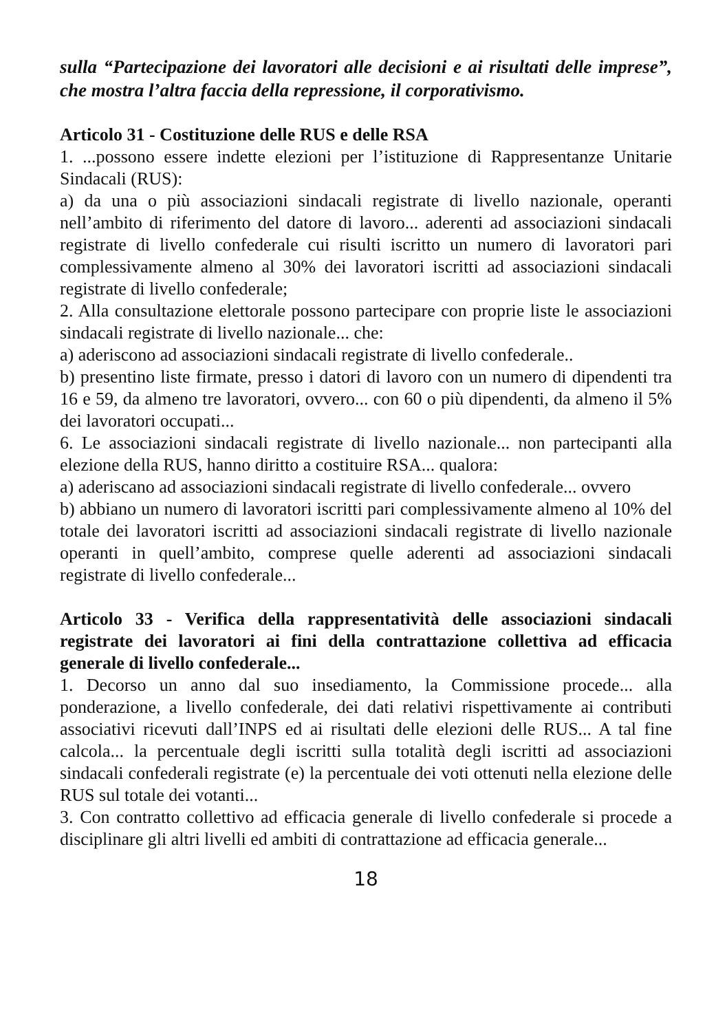sulla “Partecipazione dei lavoratori alle decisioni e ai risultati delle imprese”, che mostra l’altra faccia della repressione, il corporativismo.
Articolo 31 - Costituzione delle RUS e delle RSA
1. ...possono essere indette elezioni per l’istituzione di Rappresentanze Unitarie Sindacali (RUS):
a) da una o più associazioni sindacali registrate di livello nazionale, operanti nell’ambito di riferimento del datore di lavoro... aderenti ad associazioni sindacali registrate di livello confederale cui risulti iscritto un numero di lavoratori pari complessivamente almeno al 30% dei lavoratori iscritti ad associazioni sindacali registrate di livello confederale;
2. Alla consultazione elettorale possono partecipare con proprie liste le associazioni sindacali registrate di livello nazionale... che:
a) aderiscono ad associazioni sindacali registrate di livello confederale..
b) presentino liste firmate, presso i datori di lavoro con un numero di dipendenti tra 16 e 59, da almeno tre lavoratori, ovvero... con 60 o più dipendenti, da almeno il 5% dei lavoratori occupati...
6. Le associazioni sindacali registrate di livello nazionale... non partecipanti alla elezione della RUS, hanno diritto a costituire RSA... qualora:
a) aderiscano ad associazioni sindacali registrate di livello confederale... ovvero
b) abbiano un numero di lavoratori iscritti pari complessivamente almeno al 10% del totale dei lavoratori iscritti ad associazioni sindacali registrate di livello nazionale operanti in quell’ambito, comprese quelle aderenti ad associazioni sindacali registrate di livello confederale...
Articolo 33 - Verifica della rappresentatività delle associazioni sindacali registrate dei lavoratori ai fini della contrattazione collettiva ad efficacia generale di livello confederale...
1. Decorso un anno dal suo insediamento, la Commissione procede... alla ponderazione, a livello confederale, dei dati relativi rispettivamente ai contributi associativi ricevuti dall’INPS ed ai risultati delle elezioni delle RUS... A tal fine calcola... la percentuale degli iscritti sulla totalità degli iscritti ad associazioni sindacali confederali registrate (e) la percentuale dei voti ottenuti nella elezione delle RUS sul totale dei votanti...
3. Con contratto collettivo ad efficacia generale di livello confederale si procede a disciplinare gli altri livelli ed ambiti di contrattazione ad efficacia generale...
18